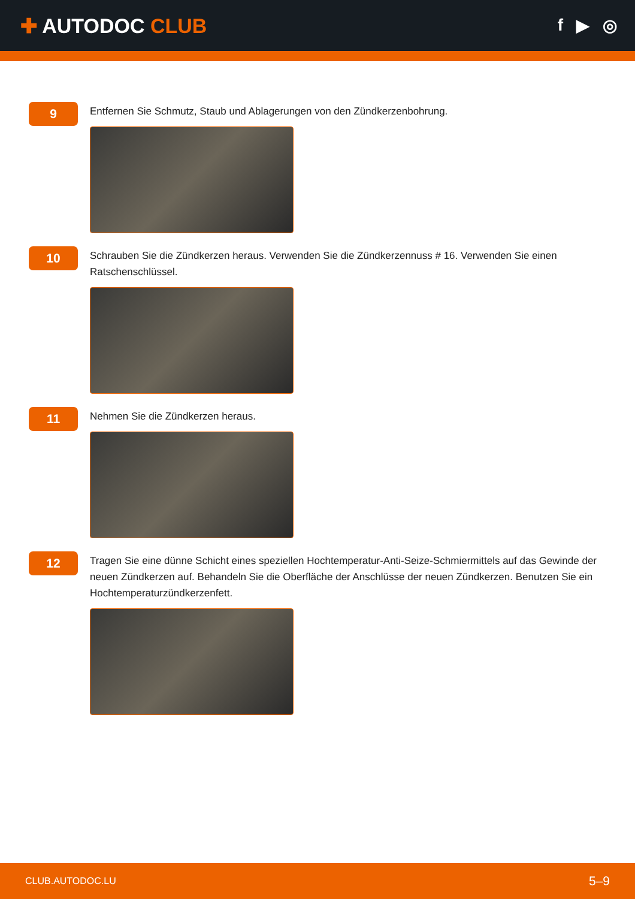✚ AUTODOC CLUB
f ▶ ◎
9
Entfernen Sie Schmutz, Staub und Ablagerungen von den Zündkerzenbohrung.
10
Schrauben Sie die Zündkerzen heraus. Verwenden Sie die Zündkerzennuss # 16. Verwenden Sie einen Ratschenschlüssel.
11
Nehmen Sie die Zündkerzen heraus.
12
Tragen Sie eine dünne Schicht eines speziellen Hochtemperatur-Anti-Seize-Schmiermittels auf das Gewinde der neuen Zündkerzen auf. Behandeln Sie die Oberfläche der Anschlüsse der neuen Zündkerzen. Benutzen Sie ein Hochtemperaturzündkerzenfett.
CLUB.AUTODOC.LU 5–9